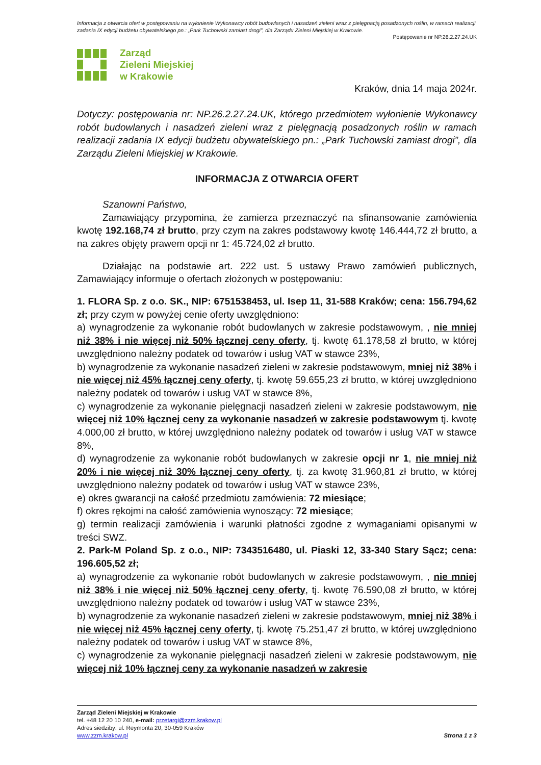Informacja z otwarcia ofert w postępowaniu na wyłonienie Wykonawcy robót budowlanych i nasadzeń zieleni wraz z pielęgnacją posadzonych roślin, w ramach realizacji zadania IX edycji budżetu obywatelskiego pn.: „Park Tuchowski zamiast drogi”, dla Zarządu Zieleni Miejskiej w Krakowie.
Postępowanie nr NP.26.2.27.24.UK
Zarząd
Zieleni Miejskiej
w Krakowie
Kraków, dnia 14 maja 2024r.
Dotyczy: postępowania nr: NP.26.2.27.24.UK, którego przedmiotem wyłonienie Wykonawcy robót budowlanych i nasadzeń zieleni wraz z pielęgnacją posadzonych roślin w ramach realizacji zadania IX edycji budżetu obywatelskiego pn.: „Park Tuchowski zamiast drogi”, dla Zarządu Zieleni Miejskiej w Krakowie.
INFORMACJA Z OTWARCIA OFERT
Szanowni Państwo,
Zamawiający przypomina, że zamierza przeznaczyć na sfinansowanie zamówienia kwotę 192.168,74 zł brutto, przy czym na zakres podstawowy kwotę 146.444,72 zł brutto, a na zakres objęty prawem opcji nr 1: 45.724,02 zł brutto.
Działając na podstawie art. 222 ust. 5 ustawy Prawo zamówień publicznych, Zamawiający informuje o ofertach złożonych w postępowaniu:
1. FLORA Sp. z o.o. SK., NIP: 6751538453, ul. Isep 11, 31-588 Kraków; cena: 156.794,62 zł; przy czym w powyżej cenie oferty uwzględniono:
a) wynagrodzenie za wykonanie robót budowlanych w zakresie podstawowym, , nie mniej niż 38% i nie więcej niż 50% łącznej ceny oferty, tj. kwotę 61.178,58 zł brutto, w której uwzględniono należny podatek od towarów i usług VAT w stawce 23%,
b) wynagrodzenie za wykonanie nasadzeń zieleni w zakresie podstawowym, mniej niż 38% i nie więcej niż 45% łącznej ceny oferty, tj. kwotę 59.655,23 zł brutto, w której uwzględniono należny podatek od towarów i usług VAT w stawce 8%,
c) wynagrodzenie za wykonanie pielęgnacji nasadzeń zieleni w zakresie podstawowym, nie więcej niż 10% łącznej ceny za wykonanie nasadzeń w zakresie podstawowym tj. kwotę 4.000,00 zł brutto, w której uwzględniono należny podatek od towarów i usług VAT w stawce 8%,
d) wynagrodzenie za wykonanie robót budowlanych w zakresie opcji nr 1, nie mniej niż 20% i nie więcej niż 30% łącznej ceny oferty, tj. za kwotę 31.960,81 zł brutto, w której uwzględniono należny podatek od towarów i usług VAT w stawce 23%,
e) okres gwarancji na całość przedmiotu zamówienia: 72 miesiące;
f) okres rękojmi na całość zamówienia wynoszący: 72 miesiące;
g) termin realizacji zamówienia i warunki płatności zgodne z wymaganiami opisanymi w treści SWZ.
2. Park-M Poland Sp. z o.o., NIP: 7343516480, ul. Piaski 12, 33-340 Stary Sącz; cena: 196.605,52 zł;
a) wynagrodzenie za wykonanie robót budowlanych w zakresie podstawowym, , nie mniej niż 38% i nie więcej niż 50% łącznej ceny oferty, tj. kwotę 76.590,08 zł brutto, w której uwzględniono należny podatek od towarów i usług VAT w stawce 23%,
b) wynagrodzenie za wykonanie nasadzeń zieleni w zakresie podstawowym, mniej niż 38% i nie więcej niż 45% łącznej ceny oferty, tj. kwotę 75.251,47 zł brutto, w której uwzględniono należny podatek od towarów i usług VAT w stawce 8%,
c) wynagrodzenie za wykonanie pielęgnacji nasadzeń zieleni w zakresie podstawowym, nie więcej niż 10% łącznej ceny za wykonanie nasadzeń w zakresie
Zarząd Zieleni Miejskiej w Krakowie
tel. +48 12 20 10 240, e-mail: przetargi@zzm.krakow.pl
Adres siedziby: ul. Reymonta 20, 30-059 Kraków
www.zzm.krakow.pl Strona 1 z 3